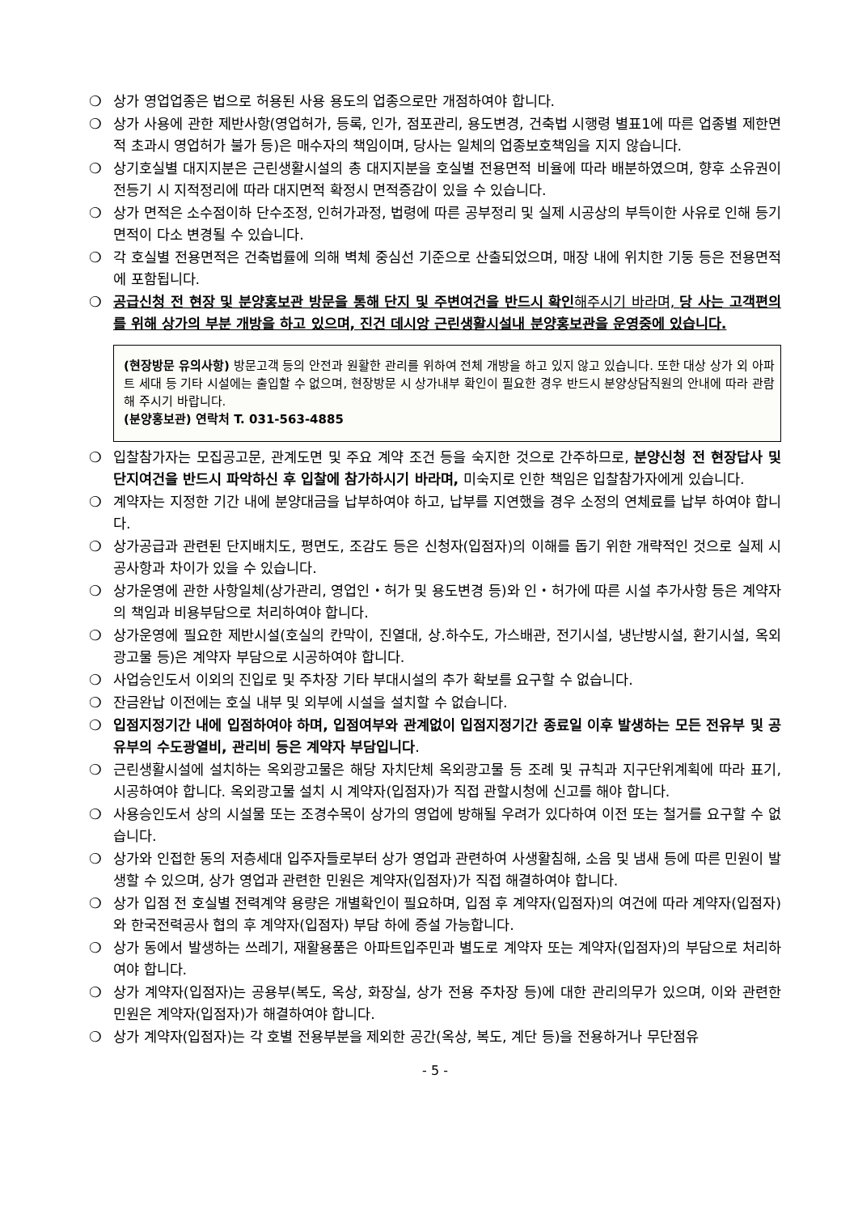❍ 상가 영업업종은 법으로 허용된 사용 용도의 업종으로만 개점하여야 합니다.
❍ 상가 사용에 관한 제반사항(영업허가, 등록, 인가, 점포관리, 용도변경, 건축법 시행령 별표1에 따른 업종별 제한면적 초과시 영업허가 불가 등)은 매수자의 책임이며, 당사는 일체의 업종보호책임을 지지 않습니다.
❍ 상기호실별 대지지분은 근린생활시설의 총 대지지분을 호실별 전용면적 비율에 따라 배분하였으며, 향후 소유권이전등기 시 지적정리에 따라 대지면적 확정시 면적증감이 있을 수 있습니다.
❍ 상가 면적은 소수점이하 단수조정, 인허가과정, 법령에 따른 공부정리 및 실제 시공상의 부득이한 사유로 인해 등기면적이 다소 변경될 수 있습니다.
❍ 각 호실별 전용면적은 건축법률에 의해 벽체 중심선 기준으로 산출되었으며, 매장 내에 위치한 기둥 등은 전용면적에 포함됩니다.
❍ 공급신청 전 현장 및 분양홍보관 방문을 통해 단지 및 주변여건을 반드시 확인해주시기 바라며, 당 사는 고객편의를 위해 상가의 부분 개방을 하고 있으며, 진건 데시앙 근린생활시설내 분양홍보관을 운영중에 있습니다.
(현장방문 유의사항) 방문고객 등의 안전과 원활한 관리를 위하여 전체 개방을 하고 있지 않고 있습니다. 또한 대상 상가 외 아파트 세대 등 기타 시설에는 출입할 수 없으며, 현장방문 시 상가내부 확인이 필요한 경우 반드시 분양상담직원의 안내에 따라 관람해 주시기 바랍니다.
(분양홍보관) 연락처 T. 031-563-4885
❍ 입찰참가자는 모집공고문, 관계도면 및 주요 계약 조건 등을 숙지한 것으로 간주하므로, 분양신청 전 현장답사 및 단지여건을 반드시 파악하신 후 입찰에 참가하시기 바라며, 미숙지로 인한 책임은 입찰참가자에게 있습니다.
❍ 계약자는 지정한 기간 내에 분양대금을 납부하여야 하고, 납부를 지연했을 경우 소정의 연체료를 납부 하여야 합니다.
❍ 상가공급과 관련된 단지배치도, 평면도, 조감도 등은 신청자(입점자)의 이해를 돕기 위한 개략적인 것으로 실제 시공사항과 차이가 있을 수 있습니다.
❍ 상가운영에 관한 사항일체(상가관리, 영업인・허가 및 용도변경 등)와 인・허가에 따른 시설 추가사항 등은 계약자의 책임과 비용부담으로 처리하여야 합니다.
❍ 상가운영에 필요한 제반시설(호실의 칸막이, 진열대, 상.하수도, 가스배관, 전기시설, 냉난방시설, 환기시설, 옥외광고물 등)은 계약자 부담으로 시공하여야 합니다.
❍ 사업승인도서 이외의 진입로 및 주차장 기타 부대시설의 추가 확보를 요구할 수 없습니다.
❍ 잔금완납 이전에는 호실 내부 및 외부에 시설을 설치할 수 없습니다.
❍ 입점지정기간 내에 입점하여야 하며, 입점여부와 관계없이 입점지정기간 종료일 이후 발생하는 모든 전유부 및 공유부의 수도광열비, 관리비 등은 계약자 부담입니다.
❍ 근린생활시설에 설치하는 옥외광고물은 해당 자치단체 옥외광고물 등 조례 및 규칙과 지구단위계획에 따라 표기, 시공하여야 합니다. 옥외광고물 설치 시 계약자(입점자)가 직접 관할시청에 신고를 해야 합니다.
❍ 사용승인도서 상의 시설물 또는 조경수목이 상가의 영업에 방해될 우려가 있다하여 이전 또는 철거를 요구할 수 없습니다.
❍ 상가와 인접한 동의 저층세대 입주자들로부터 상가 영업과 관련하여 사생활침해, 소음 및 냄새 등에 따른 민원이 발생할 수 있으며, 상가 영업과 관련한 민원은 계약자(입점자)가 직접 해결하여야 합니다.
❍ 상가 입점 전 호실별 전력계약 용량은 개별확인이 필요하며, 입점 후 계약자(입점자)의 여건에 따라 계약자(입점자)와 한국전력공사 협의 후 계약자(입점자) 부담 하에 증설 가능합니다.
❍ 상가 동에서 발생하는 쓰레기, 재활용품은 아파트입주민과 별도로 계약자 또는 계약자(입점자)의 부담으로 처리하여야 합니다.
❍ 상가 계약자(입점자)는 공용부(복도, 옥상, 화장실, 상가 전용 주차장 등)에 대한 관리의무가 있으며, 이와 관련한 민원은 계약자(입점자)가 해결하여야 합니다.
❍ 상가 계약자(입점자)는 각 호별 전용부분을 제외한 공간(옥상, 복도, 계단 등)을 전용하거나 무단점유
- 5 -